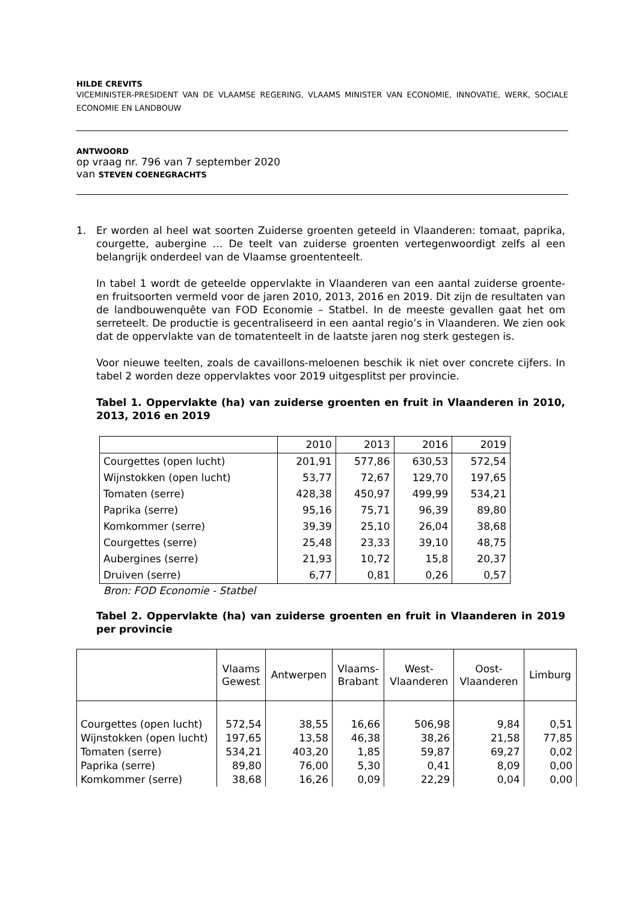HILDE CREVITS
VICEMINISTER-PRESIDENT VAN DE VLAAMSE REGERING, VLAAMS MINISTER VAN ECONOMIE, INNOVATIE, WERK, SOCIALE ECONOMIE EN LANDBOUW
ANTWOORD
op vraag nr. 796 van 7 september 2020
van STEVEN COENEGRACHTS
1. Er worden al heel wat soorten Zuiderse groenten geteeld in Vlaanderen: tomaat, paprika, courgette, aubergine … De teelt van zuiderse groenten vertegenwoordigt zelfs al een belangrijk onderdeel van de Vlaamse groententeelt.
In tabel 1 wordt de geteelde oppervlakte in Vlaanderen van een aantal zuiderse groente- en fruitsoorten vermeld voor de jaren 2010, 2013, 2016 en 2019. Dit zijn de resultaten van de landbouwenquête van FOD Economie – Statbel. In de meeste gevallen gaat het om serreteelt. De productie is gecentraliseerd in een aantal regio’s in Vlaanderen. We zien ook dat de oppervlakte van de tomatenteelt in de laatste jaren nog sterk gestegen is.
Voor nieuwe teelten, zoals de cavaillons-meloenen beschik ik niet over concrete cijfers. In tabel 2 worden deze oppervlaktes voor 2019 uitgesplitst per provincie.
Tabel 1. Oppervlakte (ha) van zuiderse groenten en fruit in Vlaanderen in 2010, 2013, 2016 en 2019
| | 2010 | 2013 | 2016 | 2019 |
| Courgettes (open lucht) | 201,91 | 577,86 | 630,53 | 572,54 |
| Wijnstokken (open lucht) | 53,77 | 72,67 | 129,70 | 197,65 |
| Tomaten (serre) | 428,38 | 450,97 | 499,99 | 534,21 |
| Paprika (serre) | 95,16 | 75,71 | 96,39 | 89,80 |
| Komkommer (serre) | 39,39 | 25,10 | 26,04 | 38,68 |
| Courgettes (serre) | 25,48 | 23,33 | 39,10 | 48,75 |
| Aubergines (serre) | 21,93 | 10,72 | 15,8 | 20,37 |
| Druiven (serre) | 6,77 | 0,81 | 0,26 | 0,57 |
Bron: FOD Economie - Statbel
Tabel 2. Oppervlakte (ha) van zuiderse groenten en fruit in Vlaanderen in 2019 per provincie
| | Vlaams Gewest | Antwerpen | Vlaams- Brabant | West- Vlaanderen | Oost- Vlaanderen | Limburg |
| --- | --- | --- | --- | --- | --- | --- |
| Courgettes (open lucht) | 572,54 | 38,55 | 16,66 | 506,98 | 9,84 | 0,51 |
| Wijnstokken (open lucht) | 197,65 | 13,58 | 46,38 | 38,26 | 21,58 | 77,85 |
| Tomaten (serre) | 534,21 | 403,20 | 1,85 | 59,87 | 69,27 | 0,02 |
| Paprika (serre) | 89,80 | 76,00 | 5,30 | 0,41 | 8,09 | 0,00 |
| Komkommer (serre) | 38,68 | 16,26 | 0,09 | 22,29 | 0,04 | 0,00 |